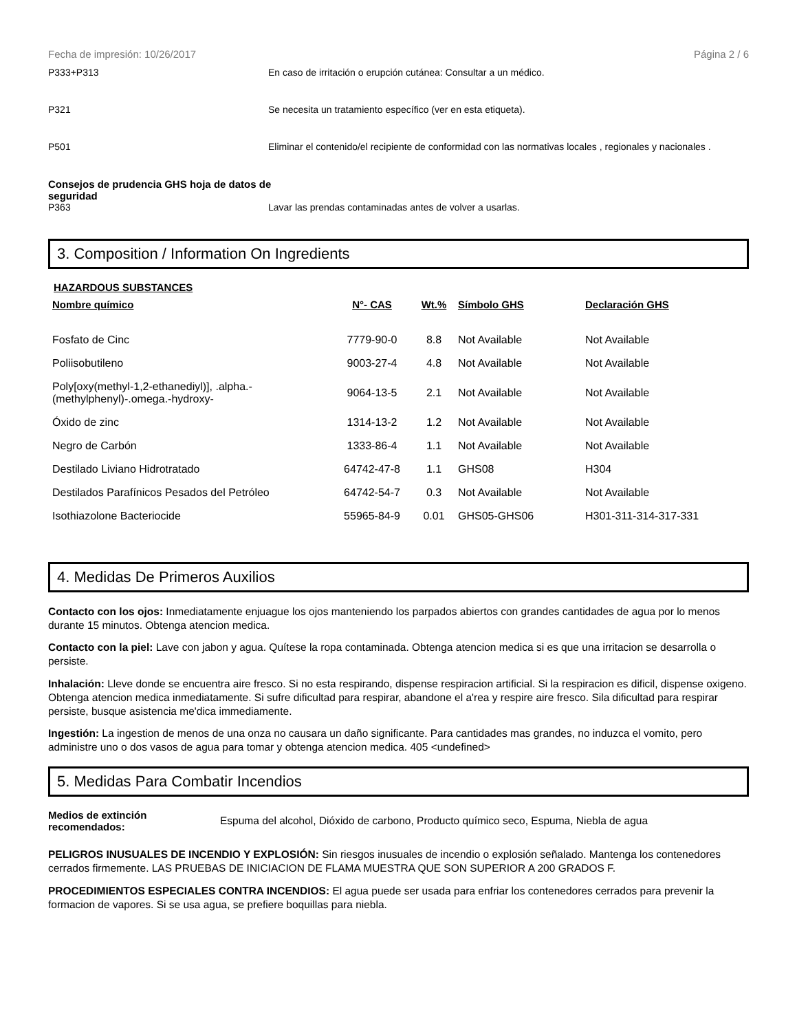Fecha de impresión: 10/26/2017 Página 2 / 6
P333+P313 En caso de irritación o erupción cutánea: Consultar a un médico.
P321 Se necesita un tratamiento específico (ver en esta etiqueta).
P501 Eliminar el contenido/el recipiente de conformidad con las normativas locales , regionales y nacionales .
Consejos de prudencia GHS hoja de datos de seguridad
P363 Lavar las prendas contaminadas antes de volver a usarlas.
3. Composition / Information On Ingredients
HAZARDOUS SUBSTANCES
| Nombre químico | N°- CAS | Wt.% | Símbolo GHS | Declaración GHS |
| --- | --- | --- | --- | --- |
| Fosfato de Cinc | 7779-90-0 | 8.8 | Not Available | Not Available |
| Poliisobutileno | 9003-27-4 | 4.8 | Not Available | Not Available |
| Poly[oxy(methyl-1,2-ethanediyl)], .alpha.- (methylphenyl)-.omega.-hydroxy- | 9064-13-5 | 2.1 | Not Available | Not Available |
| Óxido de zinc | 1314-13-2 | 1.2 | Not Available | Not Available |
| Negro de Carbón | 1333-86-4 | 1.1 | Not Available | Not Available |
| Destilado Liviano Hidrotratado | 64742-47-8 | 1.1 | GHS08 | H304 |
| Destilados Parafínicos Pesados del Petróleo | 64742-54-7 | 0.3 | Not Available | Not Available |
| Isothiazolone Bacteriocide | 55965-84-9 | 0.01 | GHS05-GHS06 | H301-311-314-317-331 |
4. Medidas De Primeros Auxilios
Contacto con los ojos: Inmediatamente enjuague los ojos manteniendo los parpados abiertos con grandes cantidades de agua por lo menos durante 15 minutos. Obtenga atencion medica.
Contacto con la piel: Lave con jabon y agua. Quítese la ropa contaminada. Obtenga atencion medica si es que una irritacion se desarrolla o persiste.
Inhalación: Lleve donde se encuentra aire fresco. Si no esta respirando, dispense respiracion artificial. Si la respiracion es dificil, dispense oxigeno. Obtenga atencion medica inmediatamente. Si sufre dificultad para respirar, abandone el a'rea y respire aire fresco. Sila dificultad para respirar persiste, busque asistencia me'dica immediamente.
Ingestión: La ingestion de menos de una onza no causara un daño significante. Para cantidades mas grandes, no induzca el vomito, pero administre uno o dos vasos de agua para tomar y obtenga atencion medica. 405 <undefined>
5. Medidas Para Combatir Incendios
Medios de extinción recomendados:
Espuma del alcohol, Dióxido de carbono, Producto químico seco, Espuma, Niebla de agua
PELIGROS INUSUALES DE INCENDIO Y EXPLOSIÓN: Sin riesgos inusuales de incendio o explosión señalado. Mantenga los contenedores cerrados firmemente. LAS PRUEBAS DE INICIACION DE FLAMA MUESTRA QUE SON SUPERIOR A 200 GRADOS F.
PROCEDIMIENTOS ESPECIALES CONTRA INCENDIOS: El agua puede ser usada para enfriar los contenedores cerrados para prevenir la formacion de vapores. Si se usa agua, se prefiere boquillas para niebla.